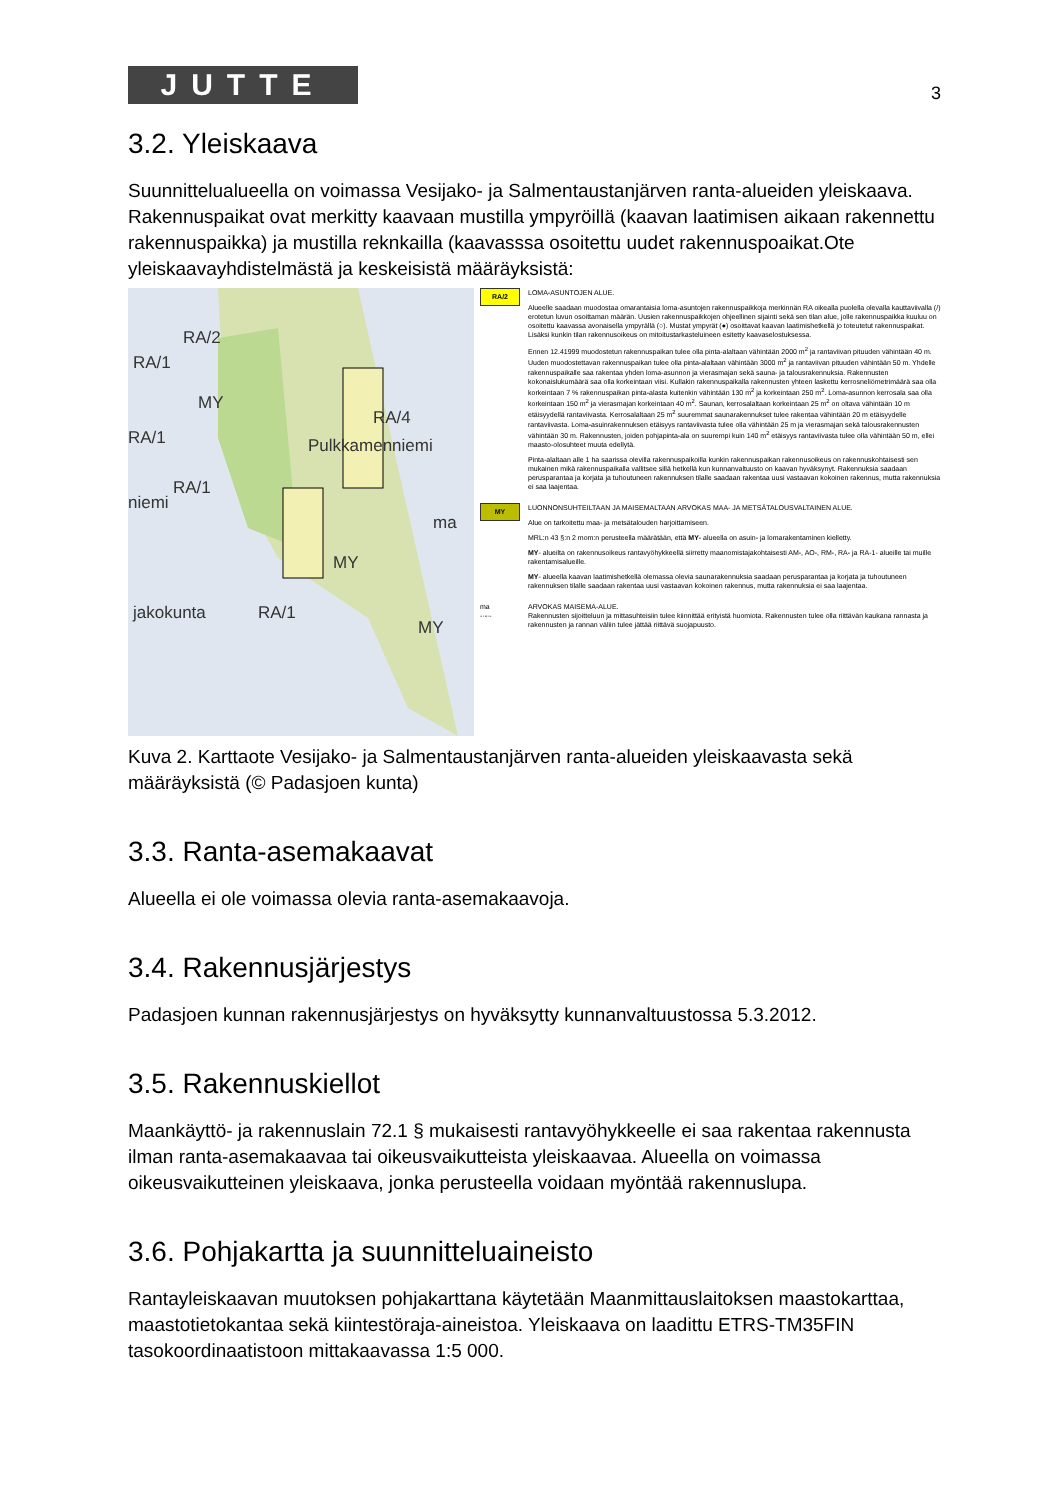JUTTE
3
3.2. Yleiskaava
Suunnittelualueella on voimassa Vesijako- ja Salmentaustanjärven ranta-alueiden yleiskaava. Rakennuspaikat ovat merkitty kaavaan mustilla ympyröillä (kaavan laatimisen aikaan rakennettu rakennuspaikka) ja mustilla reknkailla (kaavasssa osoitettu uudet rakennuspoaikat.Ote yleiskaavayhdistelmästä ja keskeisistä määräyksistä:
RA/2
RA/1
MY
RA/4
RA/1 Pulkkamenniemi
RA/1
niemi
ma
MY
jakokunta RA/1
MY
RA/2
LOMA-ASUNTOJEN ALUE.
Alueelle saadaan muodostaa omarantaisia loma-asuntojen rakennuspaikkoja merkinnän RA oikealla puolella olevalla kauttaviivalla (/) erotetun luvun osoittaman määrän. Uusien rakennuspaikkojen ohjeellinen sijainti sekä sen tilan alue, jolle rakennuspaikka kuuluu on osoitettu kaavassa avonaisella ympyrällä (○). Mustat ympyrät (●) osoittavat kaavan laatimishetkellä jo toteutetut rakennuspaikat. Lisäksi kunkin tilan rakennusoikeus on mitoitustarkasteluineen esitetty kaavaselostuksessa.
Ennen 12.41999 muodostetun rakennuspaikan tulee olla pinta-alaltaan vähintään 2000 m<sup>2</sup> ja rantaviivan pituuden vähintään 40 m. Uuden muodostettavan rakennuspaikan tulee olla pinta-alaltaan vähintään 3000 m<sup>2</sup> ja rantaviivan pituuden vähintään 50 m. Yhdelle rakennuspaikalle saa rakentaa yhden loma-asunnon ja vierasmajan sekä sauna- ja talousrakennuksia. Rakennusten kokonaislukumäärä saa olla korkeintaan viisi. Kullakin rakennuspaikalla rakennusten yhteen laskettu kerrosneliömetrimäärä saa olla korkeintaan 7 % rakennuspaikan pinta-alasta kuitenkin vähintään 130 m<sup>2</sup> ja korkeintaan 250 m<sup>2</sup>. Loma-asunnon kerrosala saa olla korkeintaan 150 m<sup>2</sup> ja vierasmajan korkeintaan 40 m<sup>2</sup>. Saunan, kerrosalaltaan korkeintaan 25 m<sup>2</sup> on oltava vähintään 10 m etäisyydellä rantaviivasta. Kerrosalaltaan 25 m<sup>2</sup> suuremmat saunarakennukset tulee rakentaa vähintään 20 m etäisyydelle rantaviivasta. Loma-asuinrakennuksen etäisyys rantaviivasta tulee olla vähintään 25 m ja vierasmajan sekä talousrakennusten vähintään 30 m. Rakennusten, joiden pohjapinta-ala on suurempi kuin 140 m<sup>2</sup> etäisyys rantaviivasta tulee olla vähintään 50 m, ellei maasto-olosuhteet muuta edellytä.
Pinta-alaltaan alle 1 ha saarissa olevilla rakennuspaikoilla kunkin rakennuspaikan rakennusoikeus on rakennuskohtaisesti sen mukainen mikä rakennuspaikalla vallitsee sillä hetkellä kun kunnanvaltuusto on kaavan hyväksynyt. Rakennuksia saadaan perusparantaa ja korjata ja tuhoutuneen rakennuksen tilalle saadaan rakentaa uusi vastaavan kokoinen rakennus, mutta rakennuksia ei saa laajentaa.
MY
LUONNONSUHTEILTAAN JA MAISEMALTAAN ARVOKAS MAA- JA METSÄTALOUSVALTAINEN ALUE.
Alue on tarkoitettu maa- ja metsätalouden harjoittamiseen.
MRL:n 43 §:n 2 mom:n perusteella määrätään, että MY- alueella on asuin- ja lomarakentaminen kielletty.
MY- alueilta on rakennusoikeus rantavyöhykkeellä siirretty maanomistajakohtaisesti AM-, AO-, RM-, RA- ja RA-1- alueille tai muille rakentamisalueille.
MY- alueella kaavan laatimishetkellä olemassa olevia saunarakennuksia saadaan perusparantaa ja korjata ja tuhoutuneen rakennuksen tilalle saadaan rakentaa uusi vastaavan kokoinen rakennus, mutta rakennuksia ei saa laajentaa.
ma
-·-·-
ARVOKAS MAISEMA-ALUE.
Rakennusten sijoitteluun ja mittasuhteisiin tulee kiinnittää erityistä huomiota. Rakennusten tulee olla riittävän kaukana rannasta ja rakennusten ja rannan väliin tulee jättää riittävä suojapuusto.
Kuva 2. Karttaote Vesijako- ja Salmentaustanjärven ranta-alueiden yleiskaavasta sekä määräyksistä (© Padasjoen kunta)
3.3. Ranta-asemakaavat
Alueella ei ole voimassa olevia ranta-asemakaavoja.
3.4. Rakennusjärjestys
Padasjoen kunnan rakennusjärjestys on hyväksytty kunnanvaltuustossa 5.3.2012.
3.5. Rakennuskiellot
Maankäyttö- ja rakennuslain 72.1 § mukaisesti rantavyöhykkeelle ei saa rakentaa rakennusta ilman ranta-asemakaavaa tai oikeusvaikutteista yleiskaavaa. Alueella on voimassa oikeusvaikutteinen yleiskaava, jonka perusteella voidaan myöntää rakennuslupa.
3.6. Pohjakartta ja suunnitteluaineisto
Rantayleiskaavan muutoksen pohjakarttana käytetään Maanmittauslaitoksen maastokarttaa, maastotietokantaa sekä kiintestöraja-aineistoa. Yleiskaava on laadittu ETRS-TM35FIN tasokoordinaatistoon mittakaavassa 1:5 000.